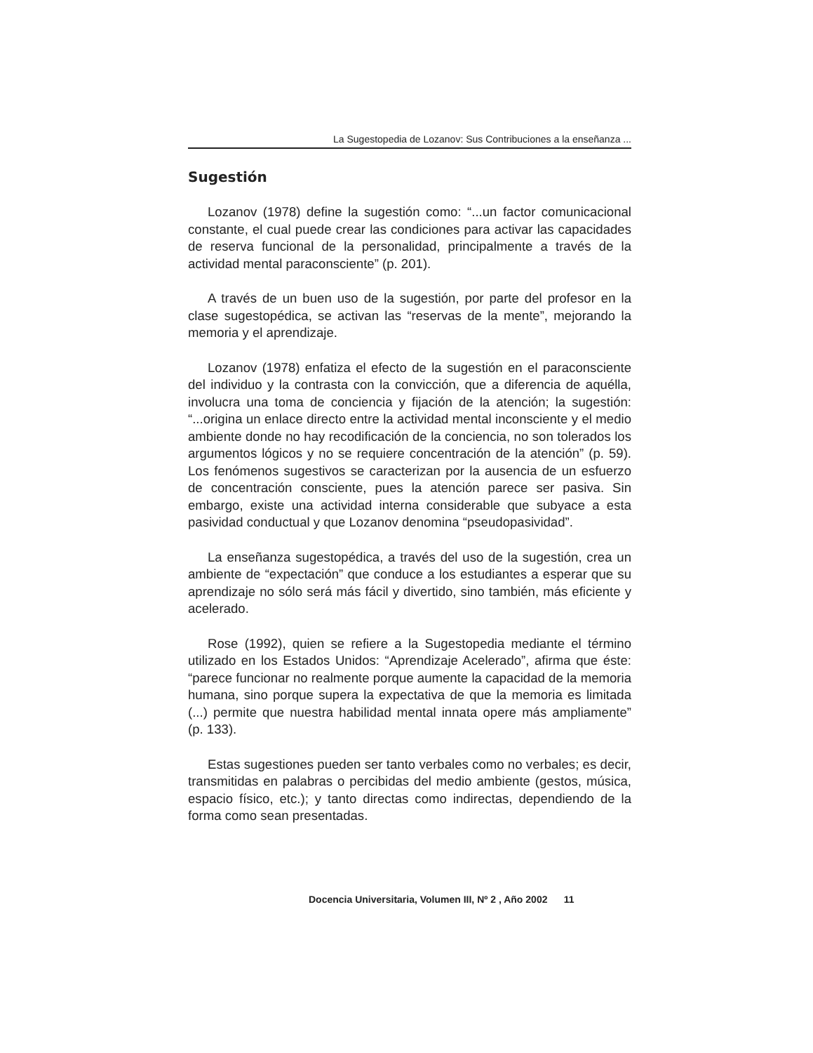La Sugestopedia de Lozanov: Sus Contribuciones a la enseñanza ...
Sugestión
Lozanov (1978) define la sugestión como: “...un factor comunicacional constante, el cual puede crear las condiciones para activar las capacidades de reserva funcional de la personalidad, principalmente a través de la actividad mental paraconsciente” (p. 201).
A través de un buen uso de la sugestión, por parte del profesor en la clase sugestopédica, se activan las “reservas de la mente”, mejorando la memoria y el aprendizaje.
Lozanov (1978) enfatiza el efecto de la sugestión en el paraconsciente del individuo y la contrasta con la convicción, que a diferencia de aquélla, involucra una toma de conciencia y fijación de la atención; la sugestión: “...origina un enlace directo entre la actividad mental inconsciente y el medio ambiente donde no hay recodificación de la conciencia, no son tolerados los argumentos lógicos y no se requiere concentración de la atención” (p. 59). Los fenómenos sugestivos se caracterizan por la ausencia de un esfuerzo de concentración consciente, pues la atención parece ser pasiva. Sin embargo, existe una actividad interna considerable que subyace a esta pasividad conductual y que Lozanov denomina “pseudopasividad”.
La enseñanza sugestopédica, a través del uso de la sugestión, crea un ambiente de “expectación” que conduce a los estudiantes a esperar que su aprendizaje no sólo será más fácil y divertido, sino también, más eficiente y acelerado.
Rose (1992), quien se refiere a la Sugestopedia mediante el término utilizado en los Estados Unidos: “Aprendizaje Acelerado”, afirma que éste: “parece funcionar no realmente porque aumente la capacidad de la memoria humana, sino porque supera la expectativa de que la memoria es limitada (...) permite que nuestra habilidad mental innata opere más ampliamente” (p. 133).
Estas sugestiones pueden ser tanto verbales como no verbales; es decir, transmitidas en palabras o percibidas del medio ambiente (gestos, música, espacio físico, etc.); y tanto directas como indirectas, dependiendo de la forma como sean presentadas.
Docencia Universitaria, Volumen III, Nº 2 , Año 2002 11